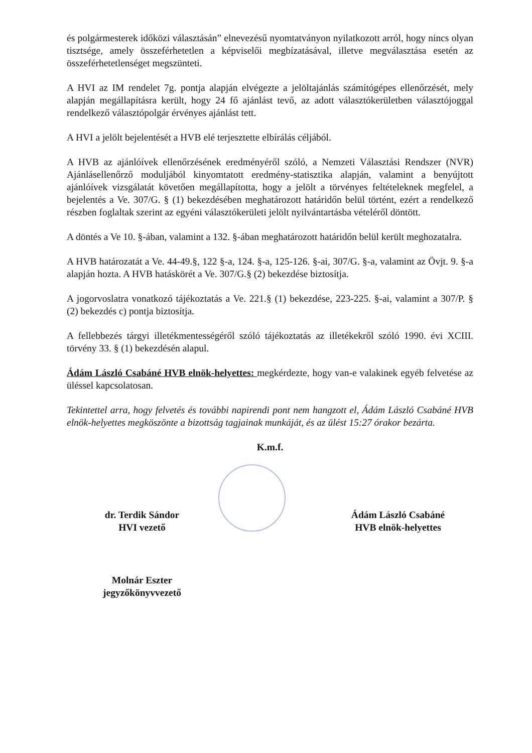és polgármesterek időközi választásán” elnevezésű nyomtatványon nyilatkozott arról, hogy nincs olyan tisztsége, amely összeférhetetlen a képviselői megbízatásával, illetve megválasztása esetén az összeférhetetlenséget megszünteti.
A HVI az IM rendelet 7g. pontja alapján elvégezte a jelöltajánlás számítógépes ellenőrzését, mely alapján megállapításra került, hogy 24 fő ajánlást tevő, az adott választókerületben választójoggal rendelkező választópolgár érvényes ajánlást tett.
A HVI a jelölt bejelentését a HVB elé terjesztette elbírálás céljából.
A HVB az ajánlóívek ellenőrzésének eredményéről szóló, a Nemzeti Választási Rendszer (NVR) Ajánlásellenőrző moduljából kinyomtatott eredmény-statisztika alapján, valamint a benyújtott ajánlóívek vizsgálatát követően megállapította, hogy a jelölt a törvényes feltételeknek megfelel, a bejelentés a Ve. 307/G. § (1) bekezdésében meghatározott határidőn belül történt, ezért a rendelkező részben foglaltak szerint az egyéni választókerületi jelölt nyilvántartásba vételéről döntött.
A döntés a Ve 10. §-ában, valamint a 132. §-ában meghatározott határidőn belül került meghozatalra.
A HVB határozatát a Ve. 44-49.§, 122 §-a, 124. §-a, 125-126. §-ai, 307/G. §-a, valamint az Övjt. 9. §-a alapján hozta. A HVB hatáskörét a Ve. 307/G.§ (2) bekezdése biztosítja.
A jogorvoslatra vonatkozó tájékoztatás a Ve. 221.§ (1) bekezdése, 223-225. §-ai, valamint a 307/P. § (2) bekezdés c) pontja biztosítja.
A fellebbezés tárgyi illetékmentességéről szóló tájékoztatás az illetékekről szóló 1990. évi XCIII. törvény 33. § (1) bekezdésén alapul.
Ádám László Csabáné HVB elnök-helyettes: megkérdezte, hogy van-e valakinek egyéb felvetése az üléssel kapcsolatosan.
Tekintettel arra, hogy felvetés és további napirendi pont nem hangzott el, Ádám László Csabáné HVB elnök-helyettes megköszönte a bizottság tagjainak munkáját, és az ülést 15:27 órakor bezárta.
K.m.f.
dr. Terdik Sándor
HVI vezető
Ádám László Csabáné
HVB elnök-helyettes
Molnár Eszter
jegyzőkönyvvezető